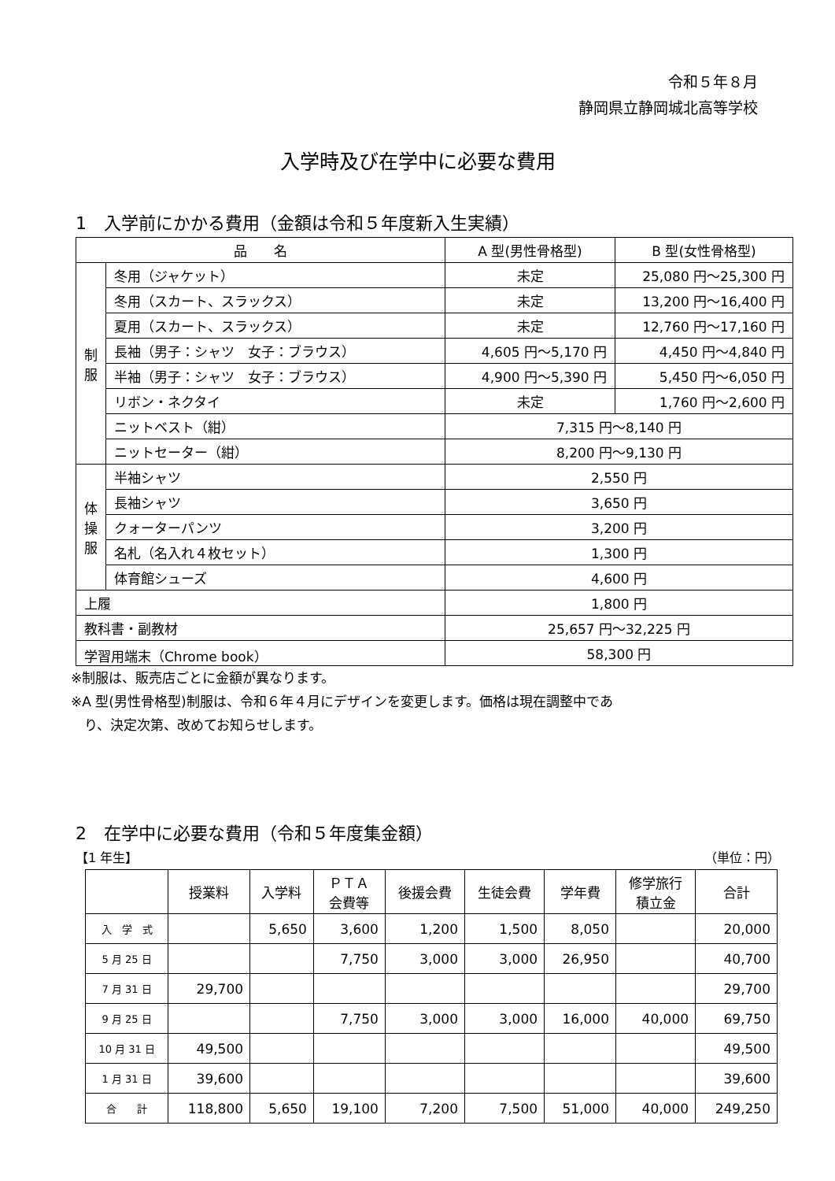令和５年８月
静岡県立静岡城北高等学校
入学時及び在学中に必要な費用
1　入学前にかかる費用（金額は令和５年度新入生実績）
| 品 名 | | A 型(男性骨格型) | B 型(女性骨格型) |
| 制 服 | 冬用（ジャケット） | 未定 | 25,080 円～25,300 円 |
| | 冬用（スカート、スラックス） | 未定 | 13,200 円～16,400 円 |
| | 夏用（スカート、スラックス） | 未定 | 12,760 円～17,160 円 |
| | 長袖（男子：シャツ 女子：ブラウス） | 4,605 円～5,170 円 | 4,450 円～4,840 円 |
| | 半袖（男子：シャツ 女子：ブラウス） | 4,900 円～5,390 円 | 5,450 円～6,050 円 |
| | リボン・ネクタイ | 未定 | 1,760 円～2,600 円 |
| | ニットベスト（紺） | 7,315 円～8,140 円 | |
| | ニットセーター（紺） | 8,200 円～9,130 円 | |
| 体 操 服 | 半袖シャツ | 2,550 円 | |
| | 長袖シャツ | 3,650 円 | |
| | クォーターパンツ | 3,200 円 | |
| | 名札（名入れ４枚セット） | 1,300 円 | |
| | 体育館シューズ | 4,600 円 | |
| 上履 | | 1,800 円 | |
| 教科書・副教材 | | 25,657 円～32,225 円 | |
| 学習用端末（Chrome book） | | 58,300 円 | |
※制服は、販売店ごとに金額が異なります。
※A 型(男性骨格型)制服は、令和６年４月にデザインを変更します。価格は現在調整中であ
　り、決定次第、改めてお知らせします。
2　在学中に必要な費用（令和５年度集金額）
【1 年生】 （単位：円）
| | 授業料 | 入学料 | ＰＴＡ 会費等 | 後援会費 | 生徒会費 | 学年費 | 修学旅行 積立金 | 合計 |
| 入 学 式 | | 5,650 | 3,600 | 1,200 | 1,500 | 8,050 | | 20,000 |
| 5 月 25 日 | | | 7,750 | 3,000 | 3,000 | 26,950 | | 40,700 |
| 7 月 31 日 | 29,700 | | | | | | | 29,700 |
| 9 月 25 日 | | | 7,750 | 3,000 | 3,000 | 16,000 | 40,000 | 69,750 |
| 10 月 31 日 | 49,500 | | | | | | | 49,500 |
| 1 月 31 日 | 39,600 | | | | | | | 39,600 |
| 合 計 | 118,800 | 5,650 | 19,100 | 7,200 | 7,500 | 51,000 | 40,000 | 249,250 |